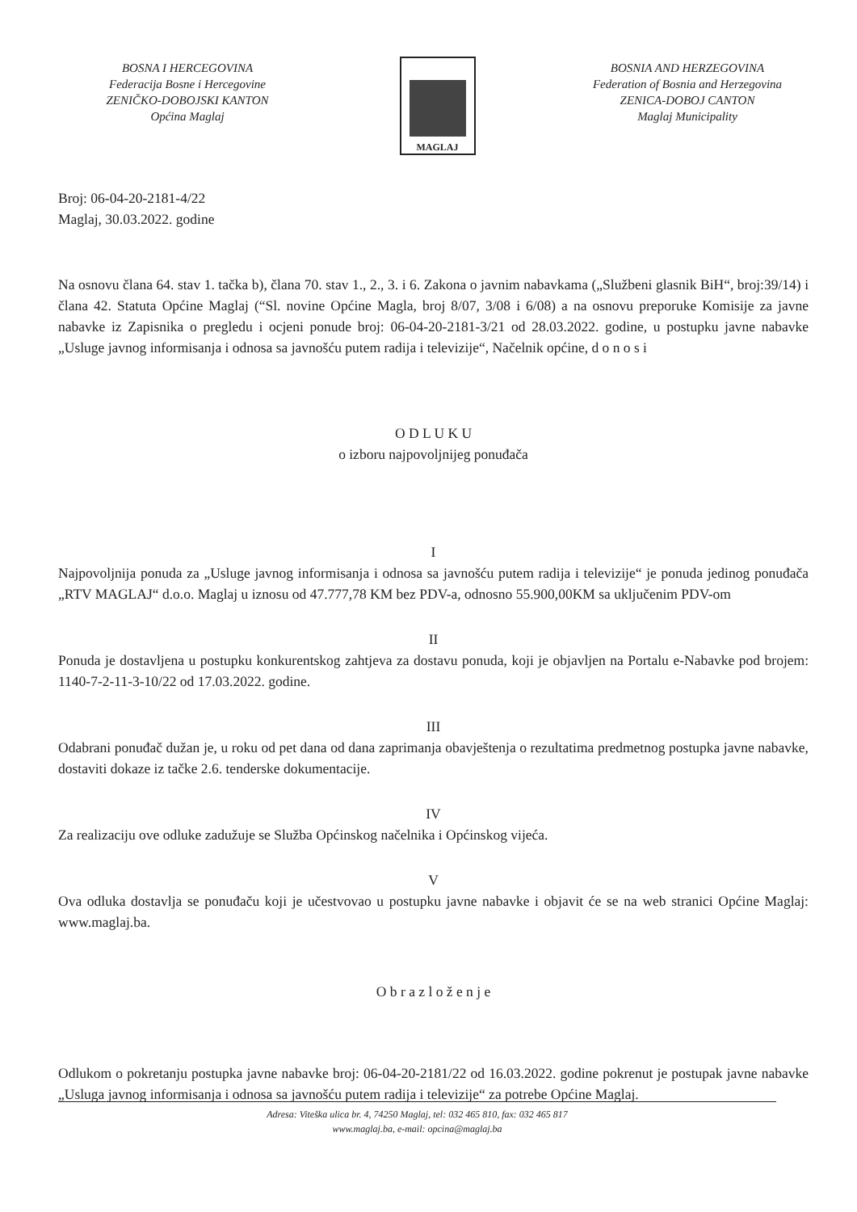BOSNA I HERCEGOVINA
Federacija Bosne i Hercegovine
ZENIČKO-DOBOJSKI KANTON
Općina Maglaj
MAGLAJ
BOSNIA AND HERZEGOVINA
Federation of Bosnia and Herzegovina
ZENICA-DOBOJ CANTON
Maglaj Municipality
Broj: 06-04-20-2181-4/22
Maglaj, 30.03.2022. godine
Na osnovu člana 64. stav 1. tačka b), člana 70. stav 1., 2., 3. i 6. Zakona o javnim nabavkama („Službeni glasnik BiH“, broj:39/14) i člana 42. Statuta Općine Maglaj (“Sl. novine Općine Magla, broj 8/07, 3/08 i 6/08) a na osnovu preporuke Komisije za javne nabavke iz Zapisnika o pregledu i ocjeni ponude broj: 06-04-20-2181-3/21 od 28.03.2022. godine, u postupku javne nabavke „Usluge javnog informisanja i odnosa sa javnošću putem radija i televizije“, Načelnik općine, d o n o s i
O D L U K U
o izboru najpovoljnijeg ponuđača
I
Najpovoljnija ponuda za „Usluge javnog informisanja i odnosa sa javnošću putem radija i televizije“ je ponuda jedinog ponuđača „RTV MAGLAJ“ d.o.o. Maglaj u iznosu od 47.777,78 KM bez PDV-a, odnosno 55.900,00KM sa uključenim PDV-om
II
Ponuda je dostavljena u postupku konkurentskog zahtjeva za dostavu ponuda, koji je objavljen na Portalu e-Nabavke pod brojem: 1140-7-2-11-3-10/22 od 17.03.2022. godine.
III
Odabrani ponuđač dužan je, u roku od pet dana od dana zaprimanja obavještenja o rezultatima predmetnog postupka javne nabavke, dostaviti dokaze iz tačke 2.6. tenderske dokumentacije.
IV
Za realizaciju ove odluke zadužuje se Služba Općinskog načelnika i Općinskog vijeća.
V
Ova odluka dostavlja se ponuđaču koji je učestvovao u postupku javne nabavke i objavit će se na web stranici Općine Maglaj: www.maglaj.ba.
O b r a z l o ž e n j e
Odlukom o pokretanju postupka javne nabavke broj: 06-04-20-2181/22 od 16.03.2022. godine pokrenut je postupak javne nabavke „Usluga javnog informisanja i odnosa sa javnošću putem radija i televizije“ za potrebe Općine Maglaj.
Adresa: Viteška ulica br. 4, 74250 Maglaj, tel: 032 465 810, fax: 032 465 817
www.maglaj.ba, e-mail: opcina@maglaj.ba